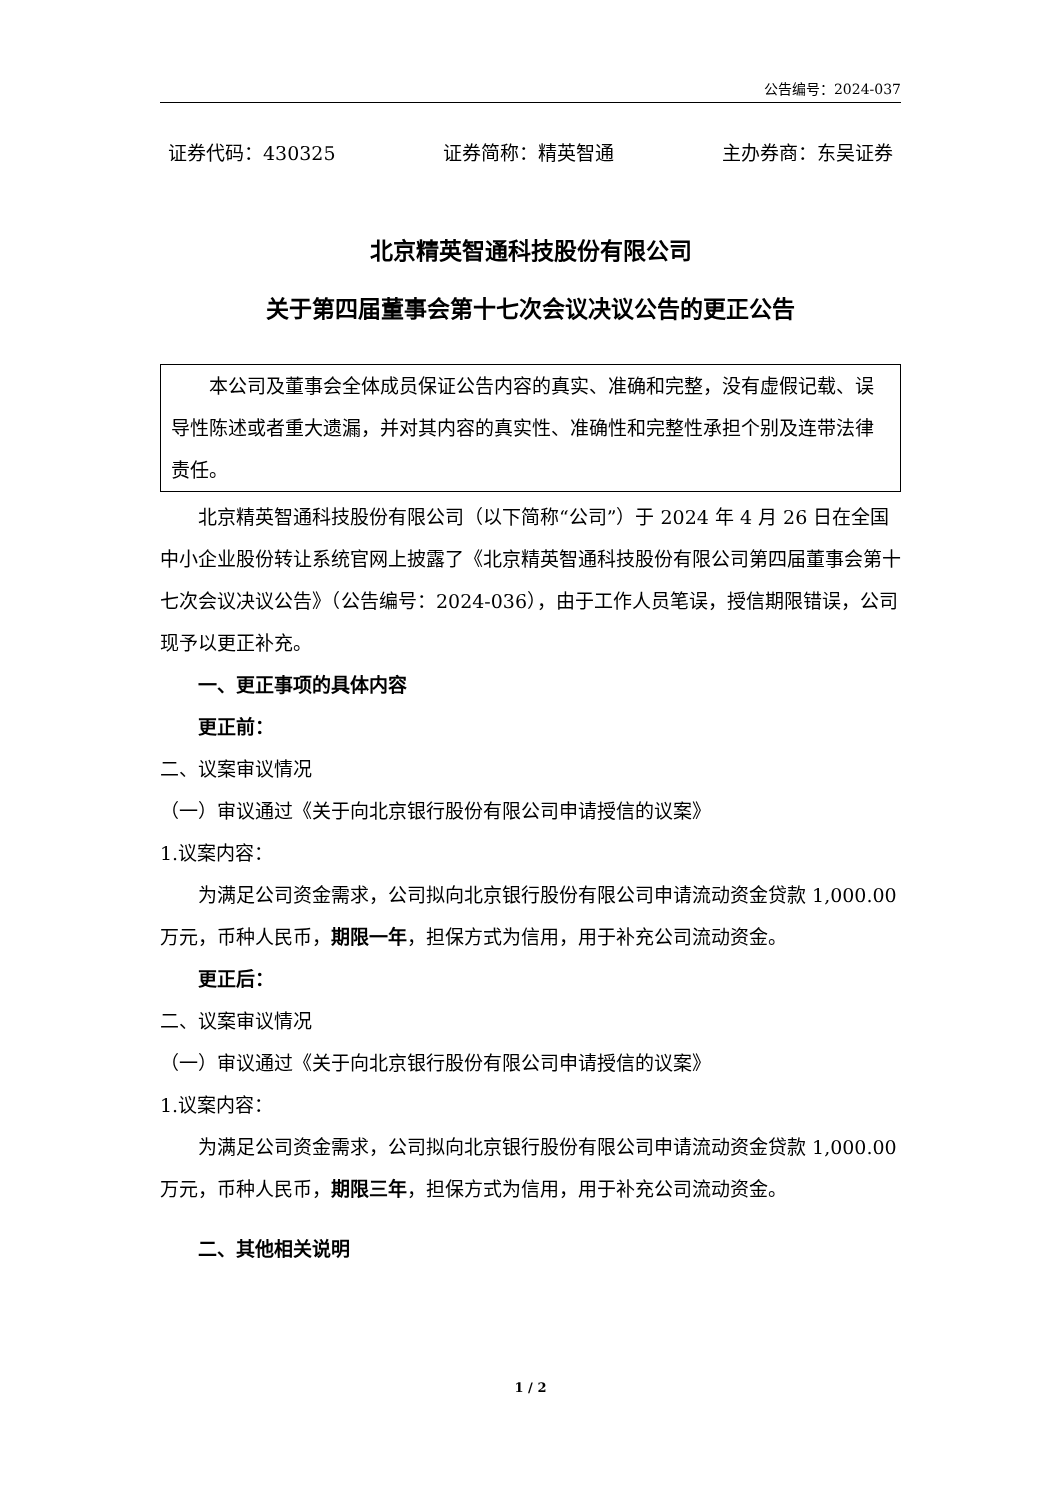公告编号：2024-037
证券代码：430325 证券简称：精英智通 主办券商：东吴证券
北京精英智通科技股份有限公司
关于第四届董事会第十七次会议决议公告的更正公告
本公司及董事会全体成员保证公告内容的真实、准确和完整，没有虚假记载、误导性陈述或者重大遗漏，并对其内容的真实性、准确性和完整性承担个别及连带法律责任。
北京精英智通科技股份有限公司（以下简称“公司”）于 2024 年 4 月 26 日在全国中小企业股份转让系统官网上披露了《北京精英智通科技股份有限公司第四届董事会第十七次会议决议公告》（公告编号：2024-036），由于工作人员笔误，授信期限错误，公司现予以更正补充。
一、更正事项的具体内容
更正前：
二、议案审议情况
（一）审议通过《关于向北京银行股份有限公司申请授信的议案》
1.议案内容：
为满足公司资金需求，公司拟向北京银行股份有限公司申请流动资金贷款 1,000.00 万元，币种人民币，期限一年，担保方式为信用，用于补充公司流动资金。
更正后：
二、议案审议情况
（一）审议通过《关于向北京银行股份有限公司申请授信的议案》
1.议案内容：
为满足公司资金需求，公司拟向北京银行股份有限公司申请流动资金贷款 1,000.00 万元，币种人民币，期限三年，担保方式为信用，用于补充公司流动资金。
二、其他相关说明
1 / 2